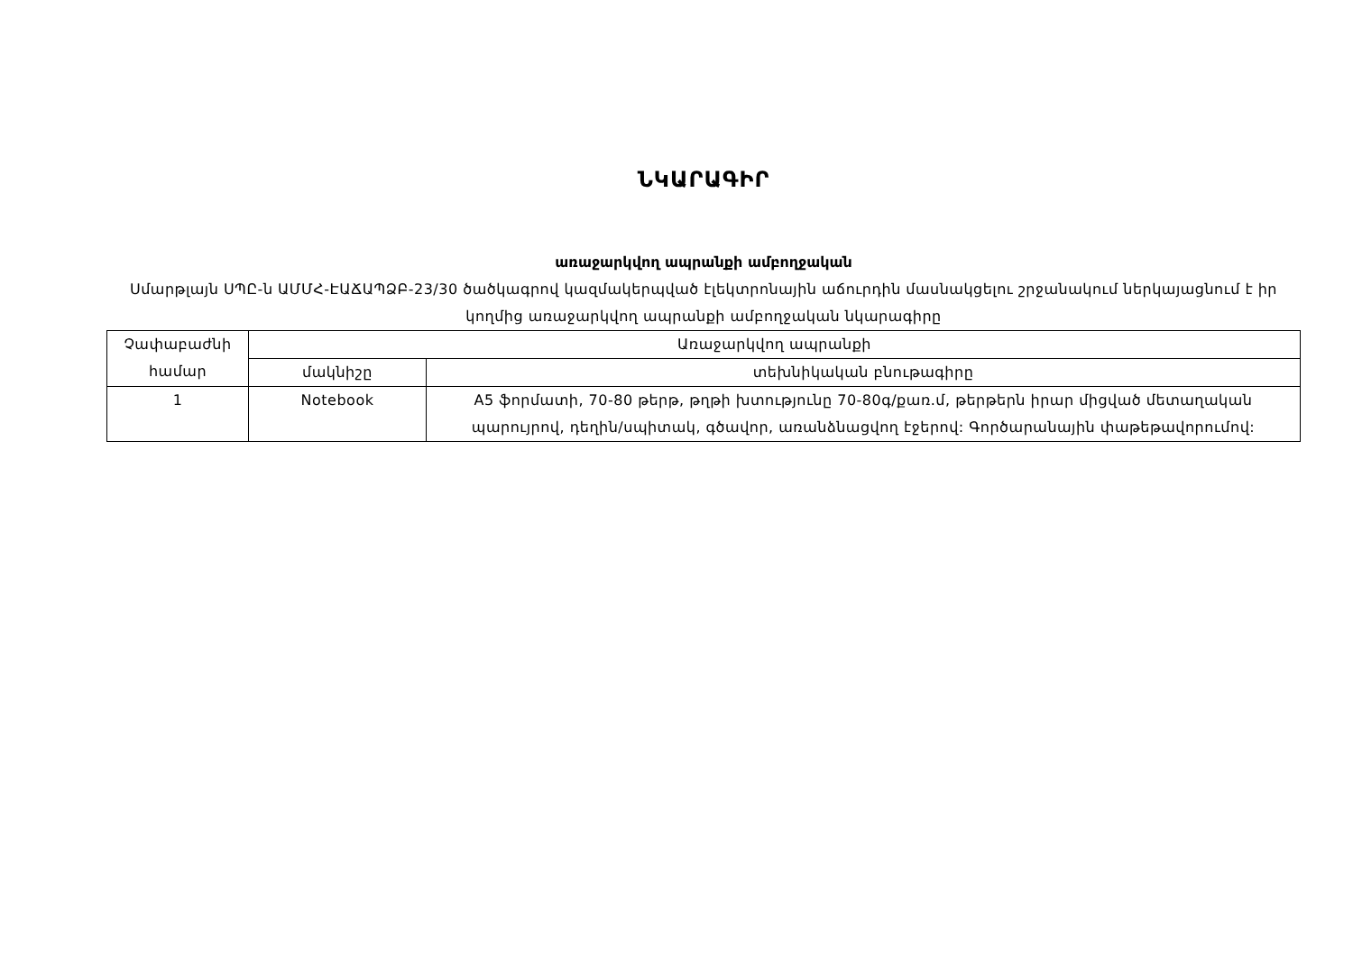ՆԿԱՐԱԳԻՐ
առաջարկվող ապրանքի ամբողջական
Սմարթլայն ՍՊԸ-ն ԱՄՄՀ-ԷԱՃԱՊՁԲ-23/30 ծածկագրով կազմակերպված էլեկտրոնային աճուրդին մասնակցելու շրջանակում ներկայացնում է իր կողմից առաջարկվող ապրանքի ամբողջական նկարագիրը
| Չափաբաժնի համար | Առաջարկվող ապրանքի | |
| --- | --- | --- |
| | մակնիշը | տեխնիկական բնութագիրը |
| 1 | Notebook | A5 ֆորմատի, 70-80 թերթ, թղթի խտությունը 70-80գ/քառ.մ, թերթերն իրար միցված մետաղական պարույրով, դեղին/սպիտակ, գծավոր, առանձնացվող էջերով: Գործարանային փաթեթավորումով: |